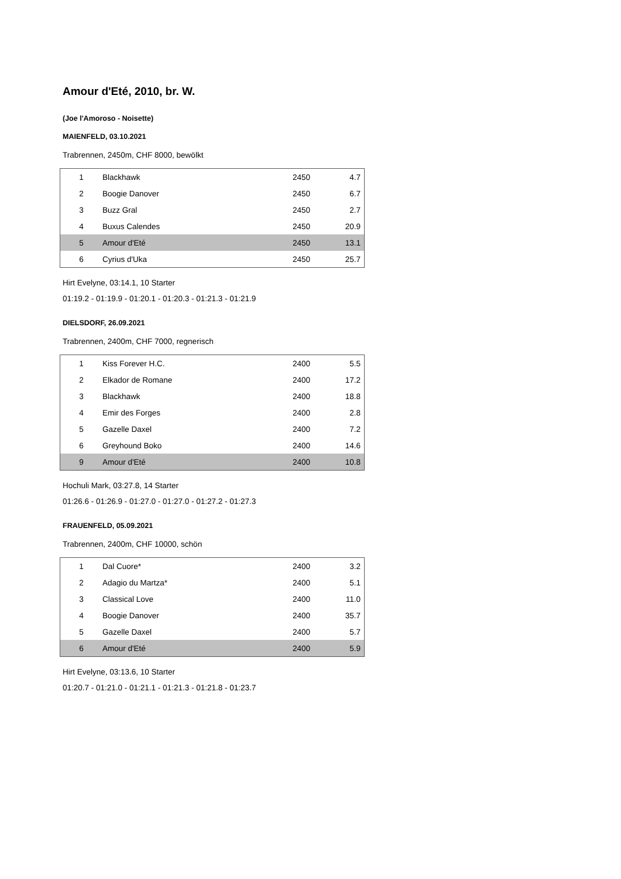Amour d'Eté, 2010, br. W.
(Joe l'Amoroso - Noisette)
MAIENFELD, 03.10.2021
Trabrennen, 2450m, CHF 8000, bewölkt
| 1 | Blackhawk | 2450 | 4.7 |
| 2 | Boogie Danover | 2450 | 6.7 |
| 3 | Buzz Gral | 2450 | 2.7 |
| 4 | Buxus Calendes | 2450 | 20.9 |
| 5 | Amour d'Eté | 2450 | 13.1 |
| 6 | Cyrius d'Uka | 2450 | 25.7 |
Hirt Evelyne, 03:14.1, 10 Starter
01:19.2 - 01:19.9 - 01:20.1 - 01:20.3 - 01:21.3 - 01:21.9
DIELSDORF, 26.09.2021
Trabrennen, 2400m, CHF 7000, regnerisch
| 1 | Kiss Forever H.C. | 2400 | 5.5 |
| 2 | Elkador de Romane | 2400 | 17.2 |
| 3 | Blackhawk | 2400 | 18.8 |
| 4 | Emir des Forges | 2400 | 2.8 |
| 5 | Gazelle Daxel | 2400 | 7.2 |
| 6 | Greyhound Boko | 2400 | 14.6 |
| 9 | Amour d'Eté | 2400 | 10.8 |
Hochuli Mark, 03:27.8, 14 Starter
01:26.6 - 01:26.9 - 01:27.0 - 01:27.0 - 01:27.2 - 01:27.3
FRAUENFELD, 05.09.2021
Trabrennen, 2400m, CHF 10000, schön
| 1 | Dal Cuore* | 2400 | 3.2 |
| 2 | Adagio du Martza* | 2400 | 5.1 |
| 3 | Classical Love | 2400 | 11.0 |
| 4 | Boogie Danover | 2400 | 35.7 |
| 5 | Gazelle Daxel | 2400 | 5.7 |
| 6 | Amour d'Eté | 2400 | 5.9 |
Hirt Evelyne, 03:13.6, 10 Starter
01:20.7 - 01:21.0 - 01:21.1 - 01:21.3 - 01:21.8 - 01:23.7